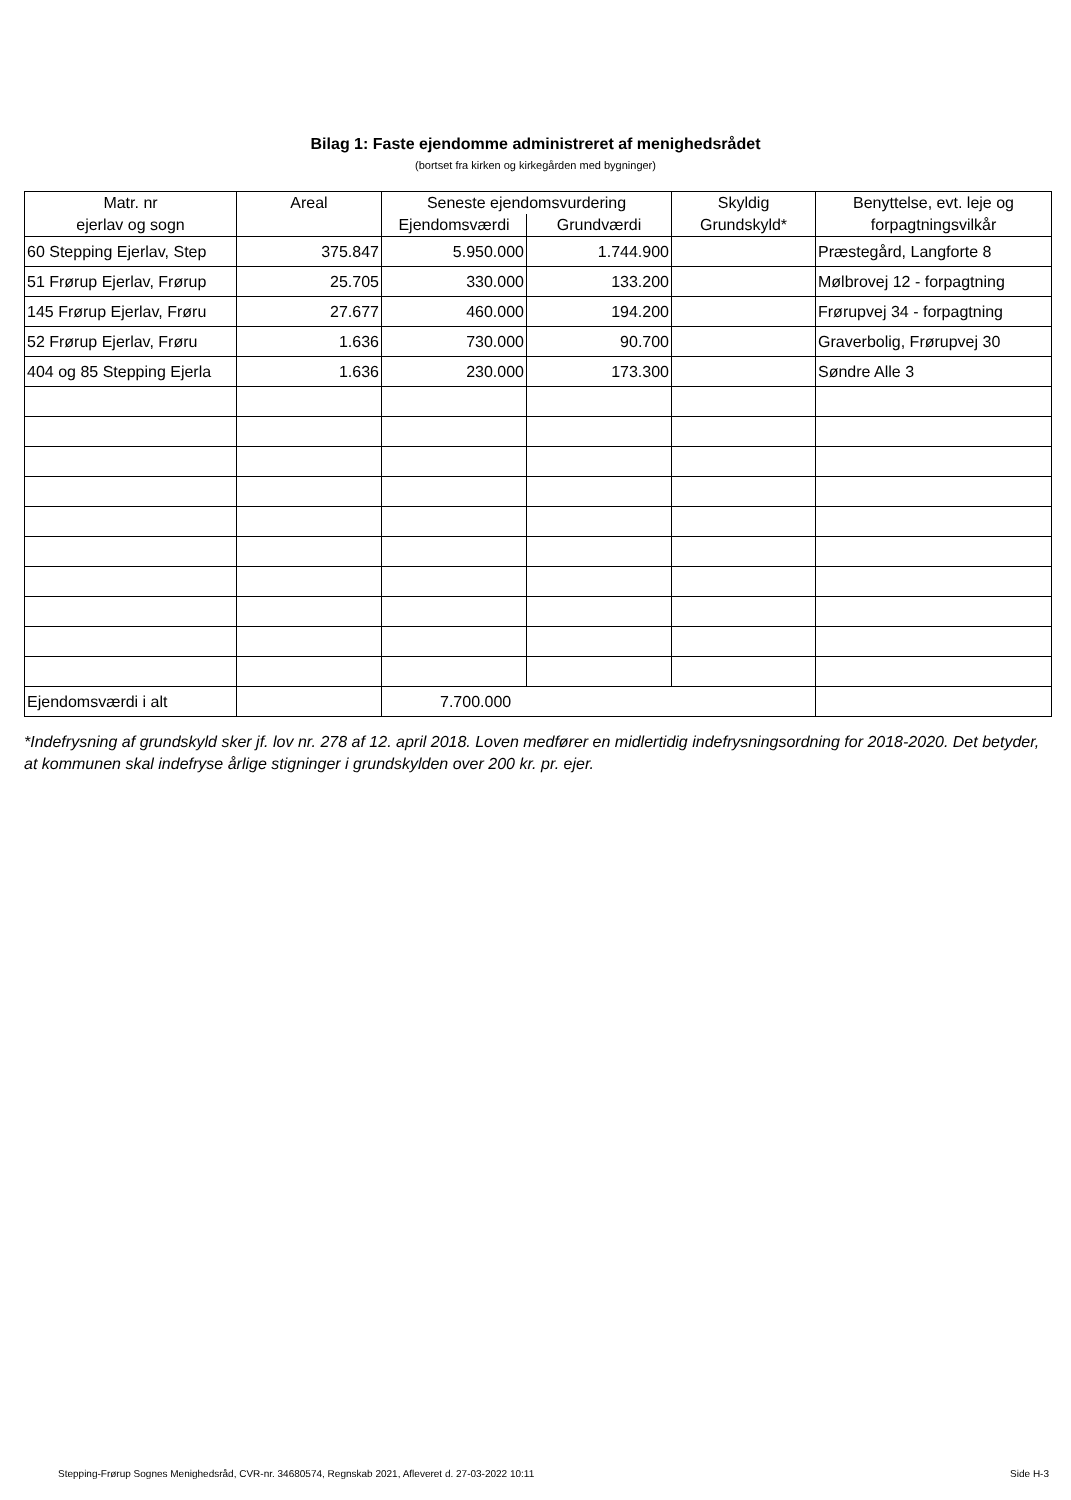Bilag 1: Faste ejendomme administreret af menighedsrådet
(bortset fra kirken og kirkegården med bygninger)
| Matr. nr ejerlav og sogn | Areal | Seneste ejendomsvurdering | | Skyldig Grundskyld* | Benyttelse, evt. leje og forpagtningsvilkår |
| --- | --- | --- | --- | --- | --- |
| | | Ejendomsværdi | Grundværdi | | |
| 60 Stepping Ejerlav, Step | 375.847 | 5.950.000 | 1.744.900 | | Præstegård, Langforte 8 |
| 51 Frørup Ejerlav, Frørup | 25.705 | 330.000 | 133.200 | | Mølbrovej 12 - forpagtning |
| 145 Frørup Ejerlav, Frøru | 27.677 | 460.000 | 194.200 | | Frørupvej 34 - forpagtning |
| 52 Frørup Ejerlav, Frøru | 1.636 | 730.000 | 90.700 | | Graverbolig, Frørupvej 30 |
| 404 og 85 Stepping Ejerla | 1.636 | 230.000 | 173.300 | | Søndre Alle 3 |
| Ejendomsværdi i alt | | 7.700.000 | | | |
*Indefrysning af grundskyld sker jf. lov nr. 278 af 12. april 2018. Loven medfører en midlertidig indefrysningsordning for 2018-2020. Det betyder, at kommunen skal indefryse årlige stigninger i grundskylden over 200 kr. pr. ejer.
Stepping-Frørup Sognes Menighedsråd, CVR-nr. 34680574, Regnskab 2021, Afleveret d. 27-03-2022 10:11 Side H-3